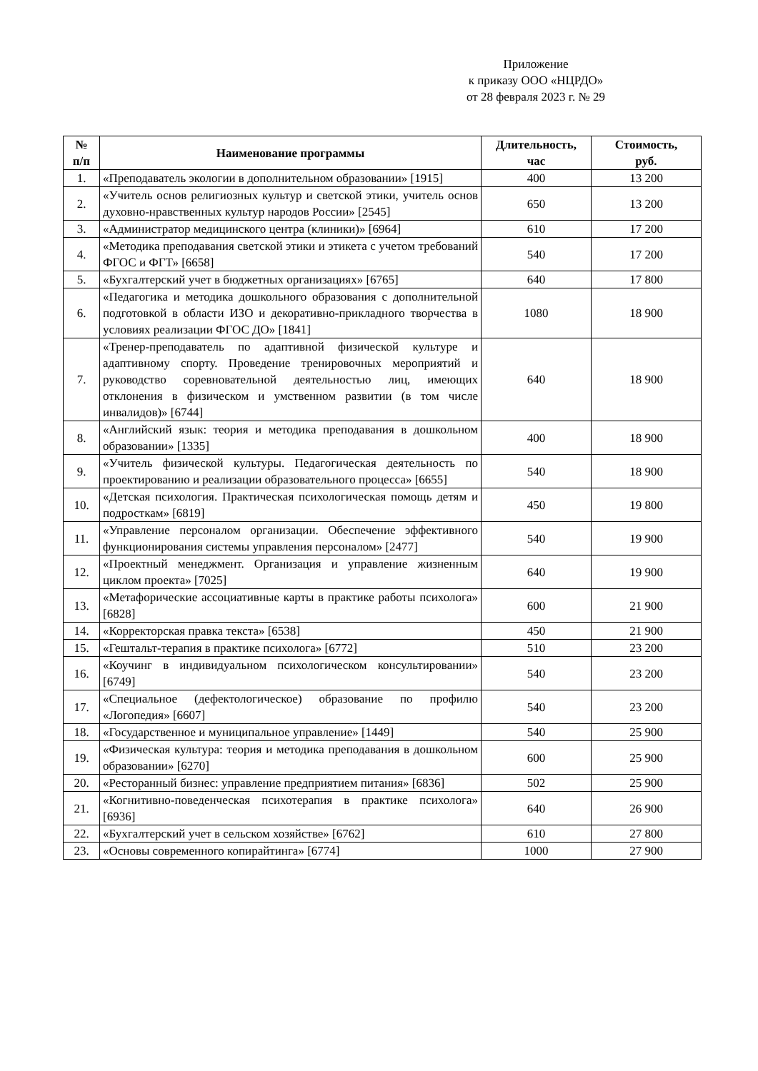Приложение
к приказу ООО «НЦРДО»
от 28 февраля 2023 г. № 29
| № п/п | Наименование программы | Длительность, час | Стоимость, руб. |
| --- | --- | --- | --- |
| 1. | «Преподаватель экологии в дополнительном образовании» [1915] | 400 | 13 200 |
| 2. | «Учитель основ религиозных культур и светской этики, учитель основ духовно-нравственных культур народов России» [2545] | 650 | 13 200 |
| 3. | «Администратор медицинского центра (клиники)» [6964] | 610 | 17 200 |
| 4. | «Методика преподавания светской этики и этикета с учетом требований ФГОС и ФГТ» [6658] | 540 | 17 200 |
| 5. | «Бухгалтерский учет в бюджетных организациях» [6765] | 640 | 17 800 |
| 6. | «Педагогика и методика дошкольного образования с дополнительной подготовкой в области ИЗО и декоративно-прикладного творчества в условиях реализации ФГОС ДО» [1841] | 1080 | 18 900 |
| 7. | «Тренер-преподаватель по адаптивной физической культуре и адаптивному спорту. Проведение тренировочных мероприятий и руководство соревновательной деятельностью лиц, имеющих отклонения в физическом и умственном развитии (в том числе инвалидов)» [6744] | 640 | 18 900 |
| 8. | «Английский язык: теория и методика преподавания в дошкольном образовании» [1335] | 400 | 18 900 |
| 9. | «Учитель физической культуры. Педагогическая деятельность по проектированию и реализации образовательного процесса» [6655] | 540 | 18 900 |
| 10. | «Детская психология. Практическая психологическая помощь детям и подросткам» [6819] | 450 | 19 800 |
| 11. | «Управление персоналом организации. Обеспечение эффективного функционирования системы управления персоналом» [2477] | 540 | 19 900 |
| 12. | «Проектный менеджмент. Организация и управление жизненным циклом проекта» [7025] | 640 | 19 900 |
| 13. | «Метафорические ассоциативные карты в практике работы психолога» [6828] | 600 | 21 900 |
| 14. | «Корректорская правка текста» [6538] | 450 | 21 900 |
| 15. | «Гештальт-терапия в практике психолога» [6772] | 510 | 23 200 |
| 16. | «Коучинг в индивидуальном психологическом консультировании» [6749] | 540 | 23 200 |
| 17. | «Специальное (дефектологическое) образование по профилю «Логопедия» [6607] | 540 | 23 200 |
| 18. | «Государственное и муниципальное управление» [1449] | 540 | 25 900 |
| 19. | «Физическая культура: теория и методика преподавания в дошкольном образовании» [6270] | 600 | 25 900 |
| 20. | «Ресторанный бизнес: управление предприятием питания» [6836] | 502 | 25 900 |
| 21. | «Когнитивно-поведенческая психотерапия в практике психолога» [6936] | 640 | 26 900 |
| 22. | «Бухгалтерский учет в сельском хозяйстве» [6762] | 610 | 27 800 |
| 23. | «Основы современного копирайтинга» [6774] | 1000 | 27 900 |